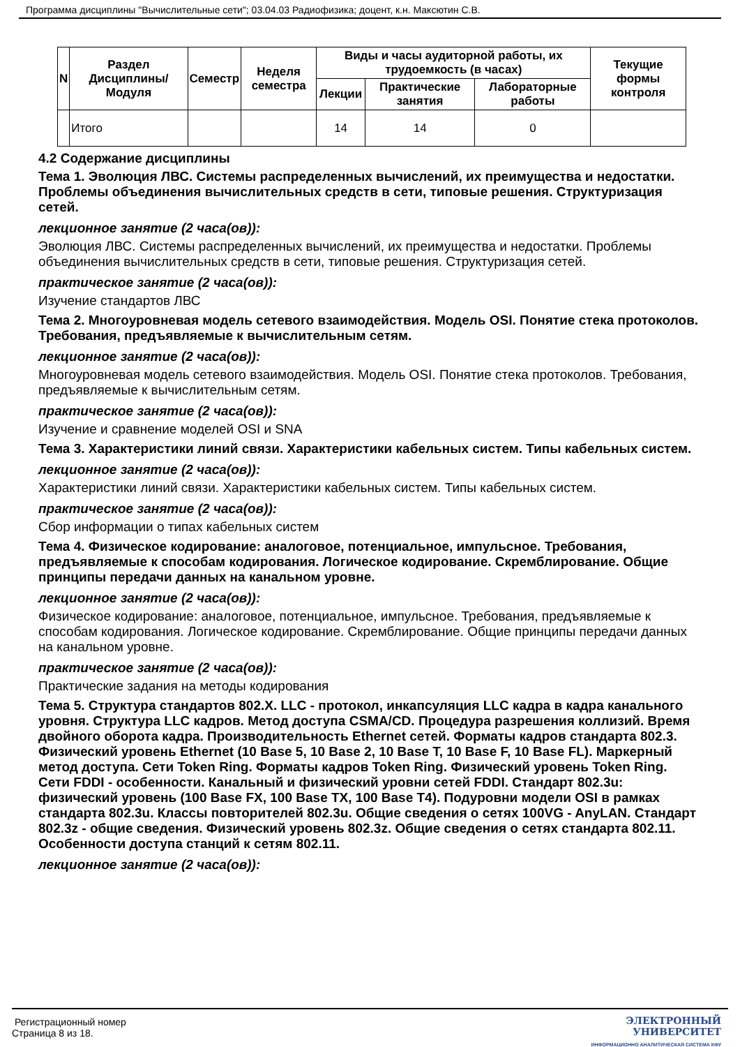Программа дисциплины "Вычислительные сети"; 03.04.03 Радиофизика; доцент, к.н. Максютин С.В.
| N | Раздел Дисциплины/ Модуля | Семестр | Неделя семестра | Виды и часы аудиторной работы, их трудоемкость (в часах) | | | Текущие формы контроля |
| --- | --- | --- | --- | --- | --- | --- | --- |
| | | | | Лекции | Практические занятия | Лабораторные работы | |
| | Итого | | | 14 | 14 | 0 | |
4.2 Содержание дисциплины
Тема 1. Эволюция ЛВС. Системы распределенных вычислений, их преимущества и недостатки. Проблемы объединения вычислительных средств в сети, типовые решения. Структуризация сетей.
лекционное занятие (2 часа(ов)):
Эволюция ЛВС. Системы распределенных вычислений, их преимущества и недостатки. Проблемы объединения вычислительных средств в сети, типовые решения. Структуризация сетей.
практическое занятие (2 часа(ов)):
Изучение стандартов ЛВС
Тема 2. Многоуровневая модель сетевого взаимодействия. Модель OSI. Понятие стека протоколов. Требования, предъявляемые к вычислительным сетям.
лекционное занятие (2 часа(ов)):
Многоуровневая модель сетевого взаимодействия. Модель OSI. Понятие стека протоколов. Требования, предъявляемые к вычислительным сетям.
практическое занятие (2 часа(ов)):
Изучение и сравнение моделей OSI и SNA
Тема 3. Характеристики линий связи. Характеристики кабельных систем. Типы кабельных систем.
лекционное занятие (2 часа(ов)):
Характеристики линий связи. Характеристики кабельных систем. Типы кабельных систем.
практическое занятие (2 часа(ов)):
Сбор информации о типах кабельных систем
Тема 4. Физическое кодирование: аналоговое, потенциальное, импульсное. Требования, предъявляемые к способам кодирования. Логическое кодирование. Скремблирование. Общие принципы передачи данных на канальном уровне.
лекционное занятие (2 часа(ов)):
Физическое кодирование: аналоговое, потенциальное, импульсное. Требования, предъявляемые к способам кодирования. Логическое кодирование. Скремблирование. Общие принципы передачи данных на канальном уровне.
практическое занятие (2 часа(ов)):
Практические задания на методы кодирования
Тема 5. Структура стандартов 802.X. LLC - протокол, инкапсуляция LLC кадра в кадра канального уровня. Структура LLC кадров. Метод доступа CSMA/CD. Процедура разрешения коллизий. Время двойного оборота кадра. Производительность Ethernet сетей. Форматы кадров стандарта 802.3. Физический уровень Ethernet (10 Base 5, 10 Base 2, 10 Base T, 10 Base F, 10 Base FL). Маркерный метод доступа. Сети Token Ring. Форматы кадров Token Ring. Физический уровень Token Ring. Сети FDDI - особенности. Канальный и физический уровни сетей FDDI. Стандарт 802.3u: физический уровень (100 Base FX, 100 Base TX, 100 Base T4). Подуровни модели OSI в рамках стандарта 802.3u. Классы повторителей 802.3u. Общие сведения о сетях 100VG - AnyLAN. Стандарт 802.3z - общие сведения. Физический уровень 802.3z. Общие сведения о сетях стандарта 802.11. Особенности доступа станций к сетям 802.11.
лекционное занятие (2 часа(ов)):
Регистрационный номер
Страница 8 из 18.
ЭЛЕКТРОННЫЙ
УНИВЕРСИТЕТ
ИНФОРМАЦИОННО АНАЛИТИЧЕСКАЯ СИСТЕМА КФУ